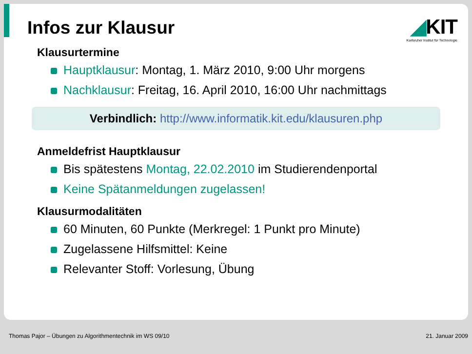Infos zur Klausur
◢KIT
Karlsruher Institut für Technologie
Klausurtermine
Hauptklausur: Montag, 1. März 2010, 9:00 Uhr morgens
Nachklausur: Freitag, 16. April 2010, 16:00 Uhr nachmittags
Verbindlich: http://www.informatik.kit.edu/klausuren.php
Anmeldefrist Hauptklausur
Bis spätestens Montag, 22.02.2010 im Studierendenportal
Keine Spätanmeldungen zugelassen!
Klausurmodalitäten
60 Minuten, 60 Punkte (Merkregel: 1 Punkt pro Minute)
Zugelassene Hilfsmittel: Keine
Relevanter Stoff: Vorlesung, Übung
Thomas Pajor – Übungen zu Algorithmentechnik im WS 09/10 21. Januar 2009